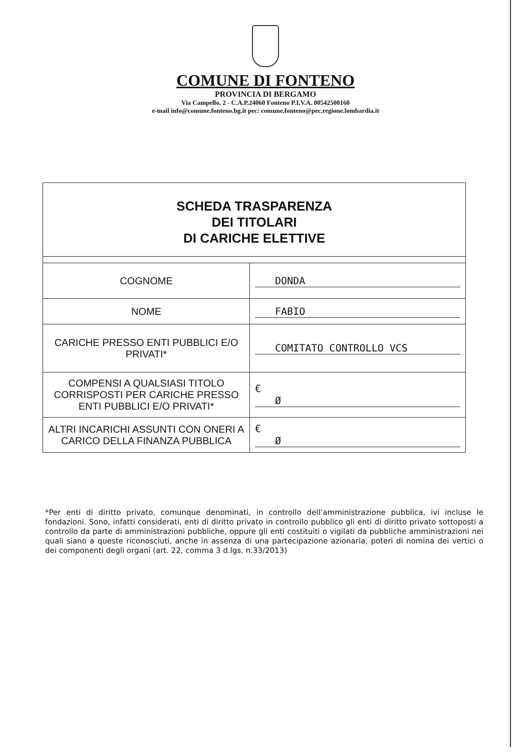COMUNE DI FONTENO
PROVINCIA DI BERGAMO
Via Campello, 2 - C.A.P.24060 Fonteno P.I.V.A. 00542500160
e-mail info@comune.fonteno.bg.it pec: comune.fonteno@pec.regione.lombardia.it
| SCHEDA TRASPARENZA DEI TITOLARI DI CARICHE ELETTIVE | |
| COGNOME | DONDA |
| NOME | FABIO |
| CARICHE PRESSO ENTI PUBBLICI E/O PRIVATI* | COMITATO CONTROLLO VCS |
| COMPENSI A QUALSIASI TITOLO CORRISPOSTI PER CARICHE PRESSO ENTI PUBBLICI E/O PRIVATI* | € Ø |
| ALTRI INCARICHI ASSUNTI CON ONERI A CARICO DELLA FINANZA PUBBLICA | € Ø |
*Per enti di diritto privato, comunque denominati, in controllo dell’amministrazione pubblica, ivi incluse le fondazioni. Sono, infatti considerati, enti di diritto privato in controllo pubblico gli enti di diritto privato sottoposti a controllo da parte di amministrazioni pubbliche, oppure gli enti costituiti o vigilati da pubbliche amministrazioni nei quali siano a queste riconosciuti, anche in assenza di una partecipazione azionaria, poteri di nomina dei vertici o dei componenti degli organi (art. 22, comma 3 d.lgs. n.33/2013)